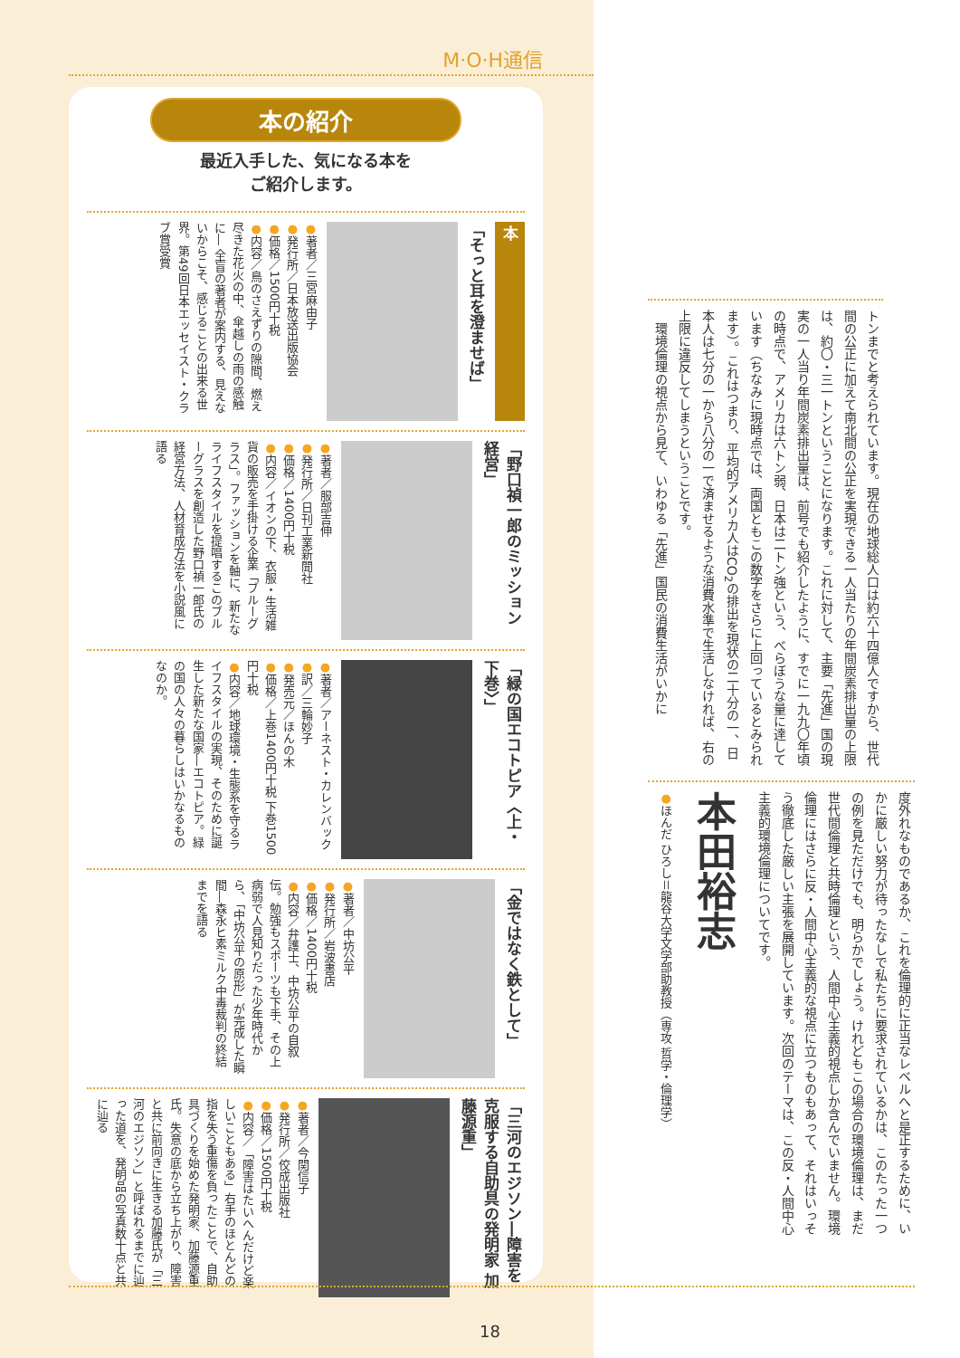M·O·H通信
本の紹介
最近入手した、気になる本を
ご紹介します。
本
「そっと耳を澄ませば」
●著者／三宮麻由子
●発行所／日本放送出版協会
●価格／1500円十税
●内容／鳥のさえずりの隙間、燃え尽きた花火の中、傘越しの雨の感触に― 全盲の著者が案内する、見えないからこそ、感じることの出来る世界。第49回日本エッセイスト・クラブ賞受賞
「野口禎一郎のミッション経営」
●著者／服部吉伸
●発行所／日刊工業新聞社
●価格／1400円十税
●内容／イオンの下、衣服・生活雑貨の販売を手掛ける企業「ブルーグラス」。ファッションを軸に、新たなライフスタイルを提唱するこのブルーグラスを創造した野口禎一郎氏の経営方法、人材育成方法を小説風に語る
「緑の国エコトピア〈上・下巻〉」
●著者／アーネスト・カレンバック
●訳／三輪妙子
●発売元／ほんの木
●価格／上巻1400円十税 下巻1500円十税
●内容／地球環境・生態系を守るライフスタイルの実現、そのために誕生した新たな国家―エコトピア。緑の国の人々の暮らしはいかなるものなのか。
「金ではなく鉄として」
●著者／中坊公平
●発行所／岩波書店
●価格／1400円十税
●内容／弁護士、中坊公平の自叙伝。勉強もスポーツも下手、その上病弱で人見知りだった少年時代から、「中坊公平の原形」が完成した瞬間―森永ヒ素ミルク中毒裁判の終結までを語る
「三河のエジソン―障害を克服する自助具の発明家 加藤源重」
●著者／今関信子
●発行所／佼成出版社
●価格／1500円十税
●内容／「障害はたいへんだけど楽しいこともある」右手のほとんどの指を失う重傷を負ったことで、自助具づくりを始めた発明家、加藤源重氏。失意の底から立ち上がり、障害と共に前向きに生きる加藤氏が「三河のエジソン」と呼ばれるまでに辿った道を、発明品の写真数十点と共に辿る
トンまでと考えられています。現在の地球総人口は約六十四億人ですから、世代間の公正に加えて南北間の公正を実現できる一人当たりの年間炭素排出量の上限は、約〇・三一トンということになります。これに対して、主要「先進」国の現実の一人当り年間炭素排出量は、前号でも紹介したように、すでに一九九〇年頃の時点で、アメリカは六トン弱、日本は二トン強という、べらぼうな量に達しています（ちなみに現時点では、両国ともこの数字をさらに上回っているとみられます）。これはつまり、平均的アメリカ人はCO<sub>2</sub>の排出を現状の二十分の一、日本人は七分の一から八分の一で済ませるような消費水準で生活しなければ、右の上限に違反してしまうということです。
　環境倫理の視点から見て、いわゆる「先進」国民の消費生活がいかに
度外れなものであるか、これを倫理的に正当なレベルへと是正するために、いかに厳しい努力が待ったなしで私たちに要求されているかは、このたった一つの例を見ただけでも、明らかでしょう。けれどもこの場合の環境倫理は、まだ世代間倫理と共時倫理という、人間中心主義的視点しか含んでいません。環境倫理にはさらに反・人間中心主義的な視点に立つものもあって、それはいっそう徹底した厳しい主張を展開しています。次回のテーマは、この反・人間中心主義的環境倫理についてです。
本田裕志
●ほんだ ひろし＝龍谷大学文学部助教授（専攻 哲学・倫理学）
18